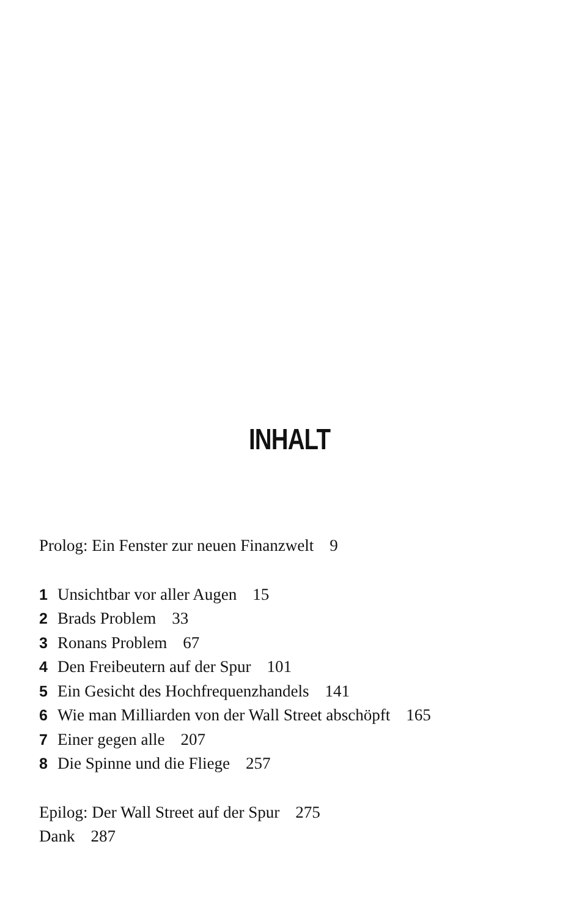INHALT
Prolog: Ein Fenster zur neuen Finanzwelt 9
1 Unsichtbar vor aller Augen 15
2 Brads Problem 33
3 Ronans Problem 67
4 Den Freibeutern auf der Spur 101
5 Ein Gesicht des Hochfrequenzhandels 141
6 Wie man Milliarden von der Wall Street abschöpft 165
7 Einer gegen alle 207
8 Die Spinne und die Fliege 257
Epilog: Der Wall Street auf der Spur 275
Dank 287